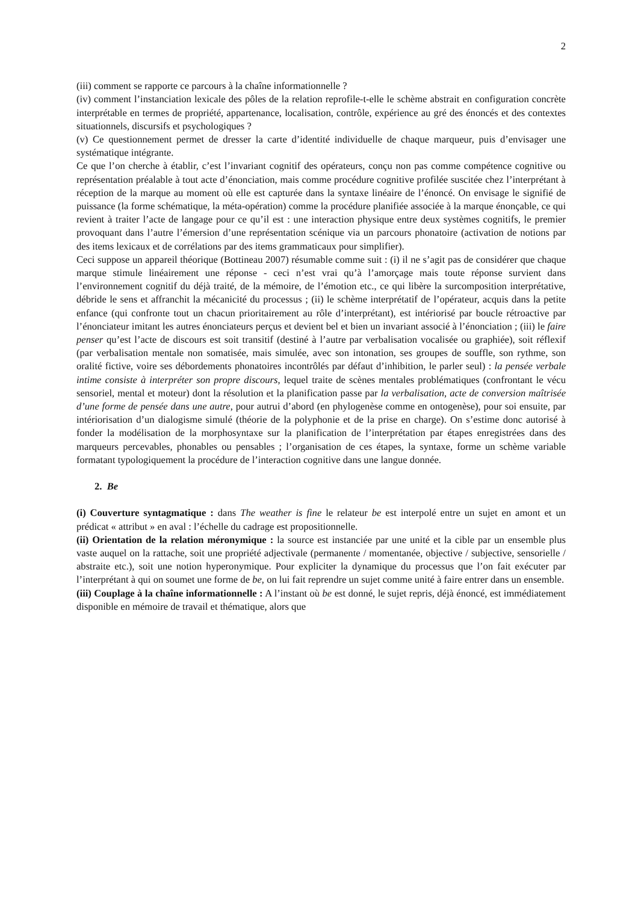2
(iii) comment se rapporte ce parcours à la chaîne informationnelle ?
(iv) comment l’instanciation lexicale des pôles de la relation reprofile-t-elle le schème abstrait en configuration concrète interprétable en termes de propriété, appartenance, localisation, contrôle, expérience au gré des énoncés et des contextes situationnels, discursifs et psychologiques ?
(v) Ce questionnement permet de dresser la carte d’identité individuelle de chaque marqueur, puis d’envisager une systématique intégrante.
Ce que l’on cherche à établir, c’est l’invariant cognitif des opérateurs, conçu non pas comme compétence cognitive ou représentation préalable à tout acte d’énonciation, mais comme procédure cognitive profilée suscitée chez l’interprétant à réception de la marque au moment où elle est capturée dans la syntaxe linéaire de l’énoncé. On envisage le signifié de puissance (la forme schématique, la méta-opération) comme la procédure planifiée associée à la marque énonçable, ce qui revient à traiter l’acte de langage pour ce qu’il est : une interaction physique entre deux systèmes cognitifs, le premier provoquant dans l’autre l’émersion d’une représentation scénique via un parcours phonatoire (activation de notions par des items lexicaux et de corrélations par des items grammaticaux pour simplifier).
Ceci suppose un appareil théorique (Bottineau 2007) résumable comme suit : (i) il ne s’agit pas de considérer que chaque marque stimule linéairement une réponse - ceci n’est vrai qu’à l’amorçage mais toute réponse survient dans l’environnement cognitif du déjà traité, de la mémoire, de l’émotion etc., ce qui libère la surcomposition interprétative, débride le sens et affranchit la mécanicité du processus ; (ii) le schème interprétatif de l’opérateur, acquis dans la petite enfance (qui confronte tout un chacun prioritairement au rôle d’interprétant), est intériorisé par boucle rétroactive par l’énonciateur imitant les autres énonciateurs perçus et devient bel et bien un invariant associé à l’énonciation ; (iii) le faire penser qu’est l’acte de discours est soit transitif (destiné à l’autre par verbalisation vocalisée ou graphiée), soit réflexif (par verbalisation mentale non somatisée, mais simulée, avec son intonation, ses groupes de souffle, son rythme, son oralité fictive, voire ses débordements phonatoires incontrôlés par défaut d’inhibition, le parler seul) : la pensée verbale intime consiste à interpréter son propre discours, lequel traite de scènes mentales problématiques (confrontant le vécu sensoriel, mental et moteur) dont la résolution et la planification passe par la verbalisation, acte de conversion maîtrisée d’une forme de pensée dans une autre, pour autrui d’abord (en phylogenèse comme en ontogenèse), pour soi ensuite, par intériorisation d’un dialogisme simulé (théorie de la polyphonie et de la prise en charge). On s’estime donc autorisé à fonder la modélisation de la morphosyntaxe sur la planification de l’interprétation par étapes enregistrées dans des marqueurs percevables, phonables ou pensables ; l’organisation de ces étapes, la syntaxe, forme un schème variable formatant typologiquement la procédure de l’interaction cognitive dans une langue donnée.
2. Be
(i) Couverture syntagmatique : dans The weather is fine le relateur be est interpolé entre un sujet en amont et un prédicat « attribut » en aval : l’échelle du cadrage est propositionnelle.
(ii) Orientation de la relation méronymique : la source est instanciée par une unité et la cible par un ensemble plus vaste auquel on la rattache, soit une propriété adjectivale (permanente / momentanée, objective / subjective, sensorielle / abstraite etc.), soit une notion hyperonymique. Pour expliciter la dynamique du processus que l’on fait exécuter par l’interprétant à qui on soumet une forme de be, on lui fait reprendre un sujet comme unité à faire entrer dans un ensemble.
(iii) Couplage à la chaîne informationnelle : A l’instant où be est donné, le sujet repris, déjà énoncé, est immédiatement disponible en mémoire de travail et thématique, alors que